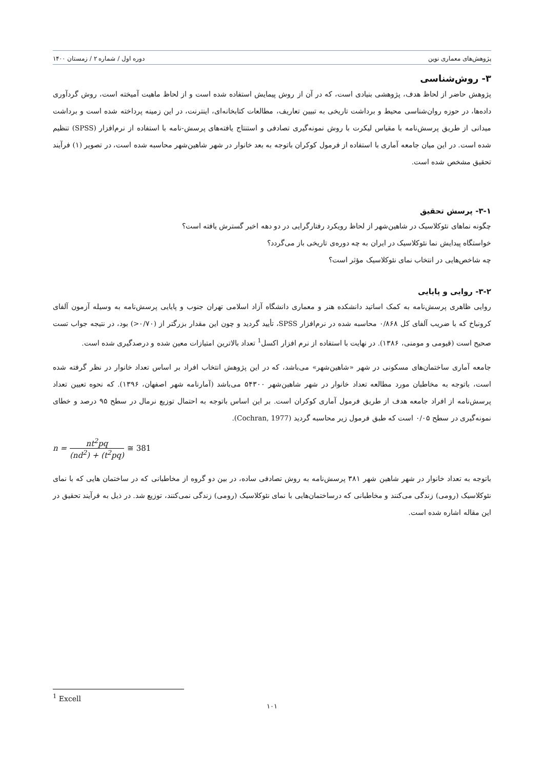پژوهش‌های معماری نوین دوره اول / شماره ۲ / زمستان ۱۴۰۰
۳- روش‌شناسی
پژوهش حاضر از لحاظ هدف، پژوهشی بنیادی است، که در آن از روش پیمایش استفاده شده است و از لحاظ ماهیت آمیخته است، روش گردآوری داده‌ها، در حوزه روان‌شناسی محیط و برداشت تاریخی به تبیین تعاریف، مطالعات کتابخانه‌ای، اینترنت، در این زمینه پرداخته شده است و برداشت میدانی از طریق پرسش‌نامه با مقیاس لیکرت با روش نمونه‌گیری تصادفی و استنتاج یافته‌های پرسش-نامه با استفاده از نرم‌افزار (SPSS) تنظیم شده است. در این میان جامعه آماری با استفاده از فرمول کوکران باتوجه به بعد خانوار در شهر شاهین‌شهر محاسبه شده است، در تصویر (۱) فرآیند تحقیق مشخص شده است.
۳-۱- پرسش تحقیق
چگونه نماهای نئوکلاسیک در شاهین‌شهر از لحاظ رویکرد رفتارگرایی در دو دهه اخیر گسترش یافته است؟
خواستگاه پیدایش نما نئوکلاسیک در ایران به چه دوره‌ی تاریخی باز می‌گردد؟
چه شاخص‌هایی در انتخاب نمای نئوکلاسیک مؤثر است؟
۳-۲- روایی و پایایی
روایی ظاهری پرسش‌نامه به کمک اساتید دانشکده هنر و معماری دانشگاه آزاد اسلامی تهران جنوب و پایایی پرسش‌نامه به وسیله آزمون آلفای کرونباخ که با ضریب آلفای کل ۰/۸۶۸ محاسبه شده در نرم‌افزار SPSS، تأیید گردید و چون این مقدار بزرگتر از (۰/۷۰<) بود، در نتیجه جواب تست صحیح است (قیومی و مومنی، ۱۳۸۶). در نهایت با استفاده از نرم افزار اکسل<sup>1</sup> تعداد بالاترین امتیازات معین شده و درصدگیری شده است.
جامعه آماری ساختمان‌های مسکونی در شهر «شاهین‌شهر» می‌باشد، که در این پژوهش انتخاب افراد بر اساس تعداد خانوار در نظر گرفته شده است، باتوجه به مخاطبان مورد مطالعه تعداد خانوار در شهر شاهین‌شهر ۵۴۳۰۰ می‌باشد (آمارنامه شهر اصفهان، ۱۳۹۶). که نحوه تعیین تعداد پرسش‌نامه از افراد جامعه هدف از طریق فرمول آماری کوکران است. بر این اساس باتوجه به احتمال توزیع نرمال در سطح ۹۵ درصد و خطای نمونه‌گیری در سطح ۰/۰۵ است که طبق فرمول زیر محاسبه گردید (Cochran, 1977).
n = nt<sup>2</sup>pq (nd<sup>2</sup>) + (t<sup>2</sup>pq) ≅ 381
باتوجه به تعداد خانوار در شهر شاهین شهر ۳۸۱ پرسش‌نامه به روش تصادفی ساده، در بین دو گروه از مخاطبانی که در ساختمان هایی که با نمای نئوکلاسیک (رومی) زندگی می‌کنند و مخاطبانی که درساختمان‌هایی با نمای نئوکلاسیک (رومی) زندگی نمی‌کنند، توزیع شد. در ذیل به فرآیند تحقیق در این مقاله اشاره شده است.
<sup>1</sup> Excell
۱۰۱